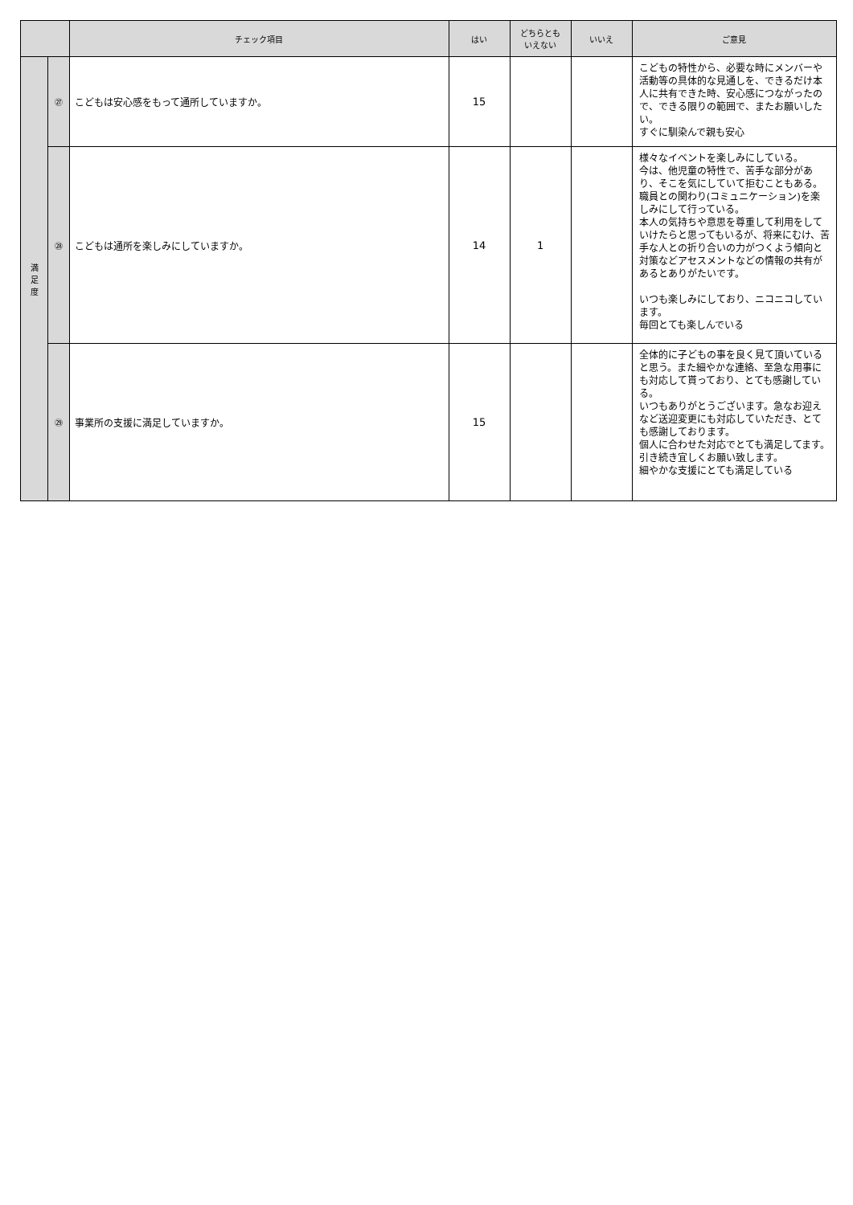| | | チェック項目 | はい | どちらとも いえない | いいえ | ご意見 |
| --- | --- | --- | --- | --- | --- | --- |
| 満 足 度 | ㉗ | こどもは安心感をもって通所していますか。 | 15 | | | こどもの特性から、必要な時にメンバーや活動等の具体的な見通しを、できるだけ本人に共有できた時、安心感につながったので、できる限りの範囲で、またお願いしたい。 すぐに馴染んで親も安心 |
| | ㉘ | こどもは通所を楽しみにしていますか。 | 14 | 1 | | 様々なイベントを楽しみにしている。 今は、他児童の特性で、苦手な部分があり、そこを気にしていて拒むこともある。 職員との関わり(コミュニケーション)を楽しみにして行っている。 本人の気持ちや意思を尊重して利用をしていけたらと思ってもいるが、将来にむけ、苦手な人との折り合いの力がつくよう傾向と対策などアセスメントなどの情報の共有があるとありがたいです。 いつも楽しみにしており、ニコニコしています。 毎回とても楽しんでいる |
| | ㉙ | 事業所の支援に満足していますか。 | 15 | | | 全体的に子どもの事を良く見て頂いていると思う。また細やかな連絡、至急な用事にも対応して貰っており、とても感謝している。 いつもありがとうございます。急なお迎えなど送迎変更にも対応していただき、とても感謝しております。 個人に合わせた対応でとても満足してます。 引き続き宜しくお願い致します。 細やかな支援にとても満足している |